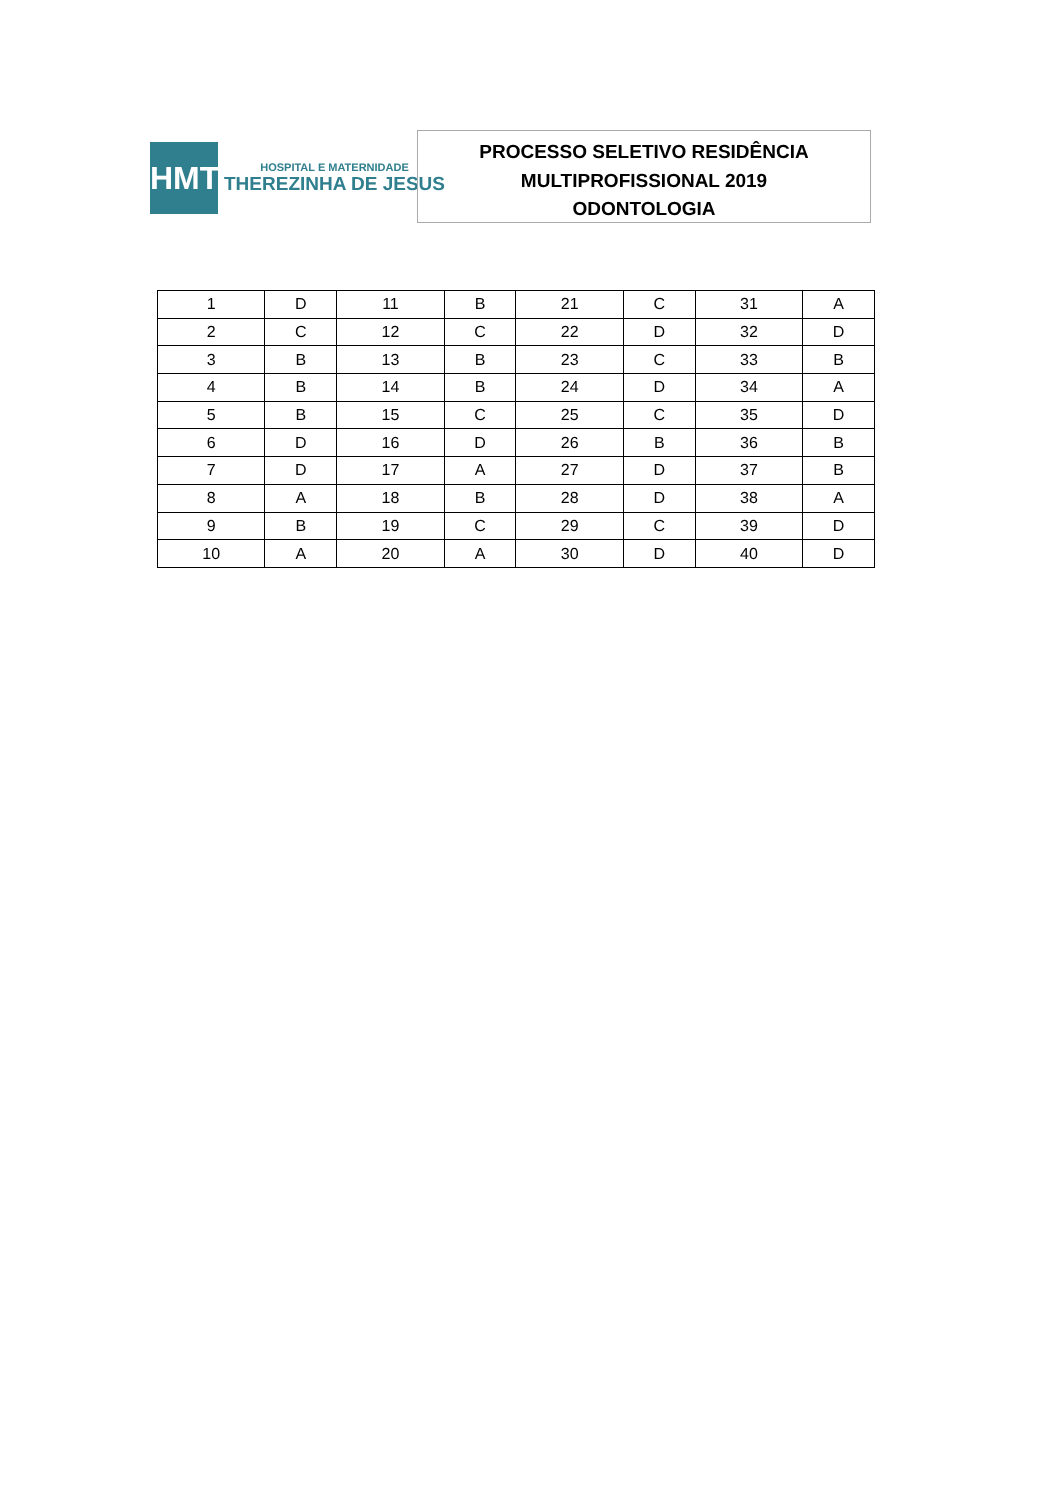HMTJ
HOSPITAL E MATERNIDADE
THEREZINHA DE JESUS
PROCESSO SELETIVO RESIDÊNCIA
MULTIPROFISSIONAL 2019
ODONTOLOGIA
| 1 | D | 11 | B | 21 | C | 31 | A |
| 2 | C | 12 | C | 22 | D | 32 | D |
| 3 | B | 13 | B | 23 | C | 33 | B |
| 4 | B | 14 | B | 24 | D | 34 | A |
| 5 | B | 15 | C | 25 | C | 35 | D |
| 6 | D | 16 | D | 26 | B | 36 | B |
| 7 | D | 17 | A | 27 | D | 37 | B |
| 8 | A | 18 | B | 28 | D | 38 | A |
| 9 | B | 19 | C | 29 | C | 39 | D |
| 10 | A | 20 | A | 30 | D | 40 | D |